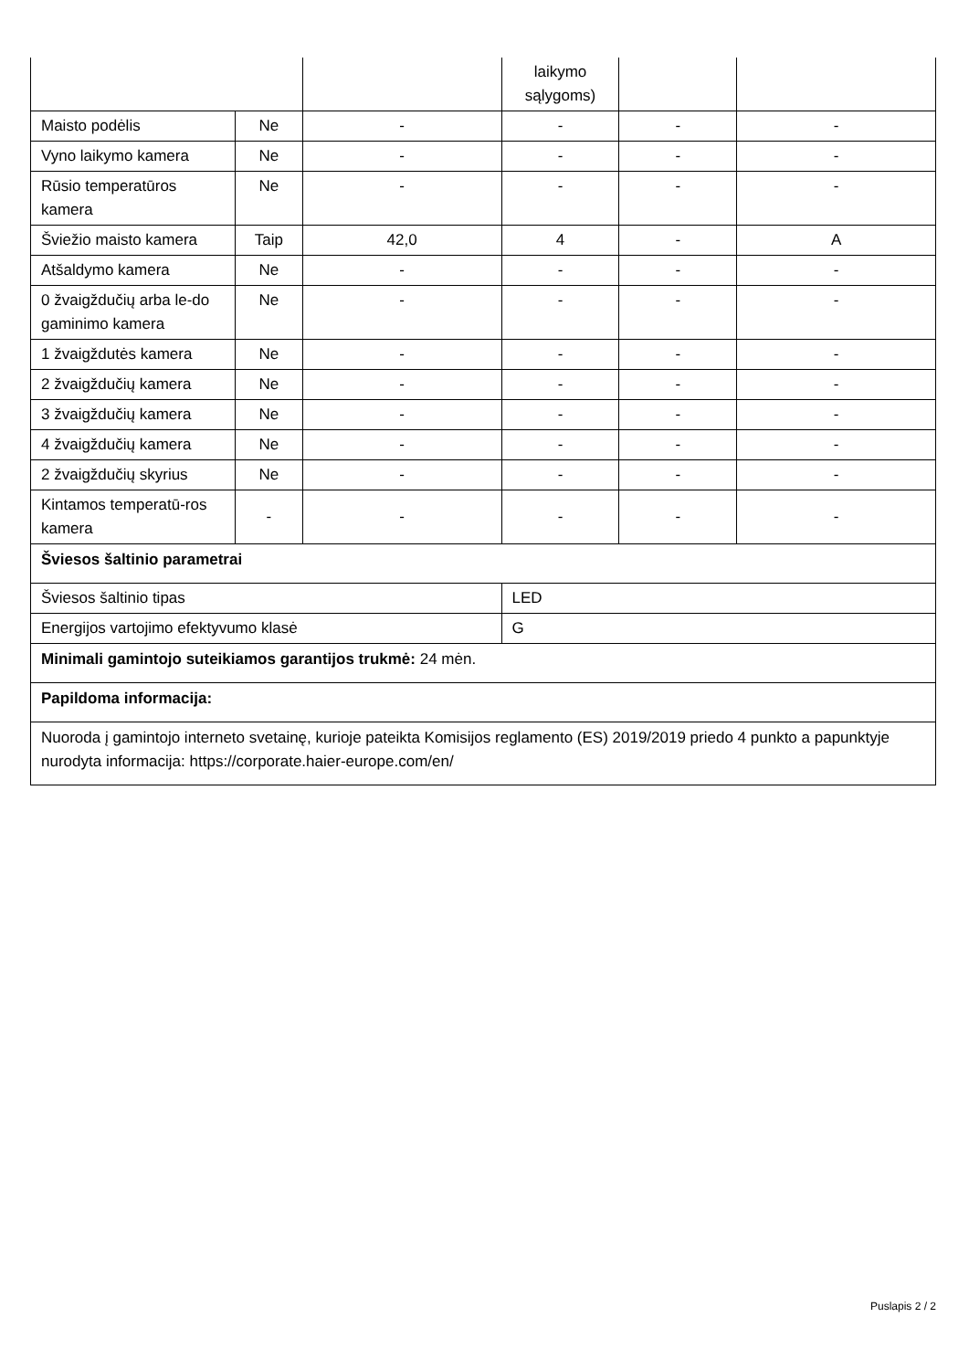| | | | laikymo sąlygoms) | | |
| Maisto podėlis | Ne | - | - | - | - |
| Vyno laikymo kamera | Ne | - | - | - | - |
| Rūsio temperatūros kamera | Ne | - | - | - | - |
| Šviežio maisto kamera | Taip | 42,0 | 4 | - | A |
| Atšaldymo kamera | Ne | - | - | - | - |
| 0 žvaigždučių arba le-do gaminimo kamera | Ne | - | - | - | - |
| 1 žvaigždutės kamera | Ne | - | - | - | - |
| 2 žvaigždučių kamera | Ne | - | - | - | - |
| 3 žvaigždučių kamera | Ne | - | - | - | - |
| 4 žvaigždučių kamera | Ne | - | - | - | - |
| 2 žvaigždučių skyrius | Ne | - | - | - | - |
| Kintamos temperatū-ros kamera | - | - | - | - | - |
| Šviesos šaltinio parametrai | | | | | |
| Šviesos šaltinio tipas | | | LED | | |
| Energijos vartojimo efektyvumo klasė | | | G | | |
| Minimali gamintojo suteikiamos garantijos trukmė: 24 mėn. | | | | | |
| Papildoma informacija: | | | | | |
| Nuoroda į gamintojo interneto svetainę, kurioje pateikta Komisijos reglamento (ES) 2019/2019 priedo 4 punkto a papunktyje nurodyta informacija: https://corporate.haier-europe.com/en/ | | | | | |
Puslapis 2 / 2